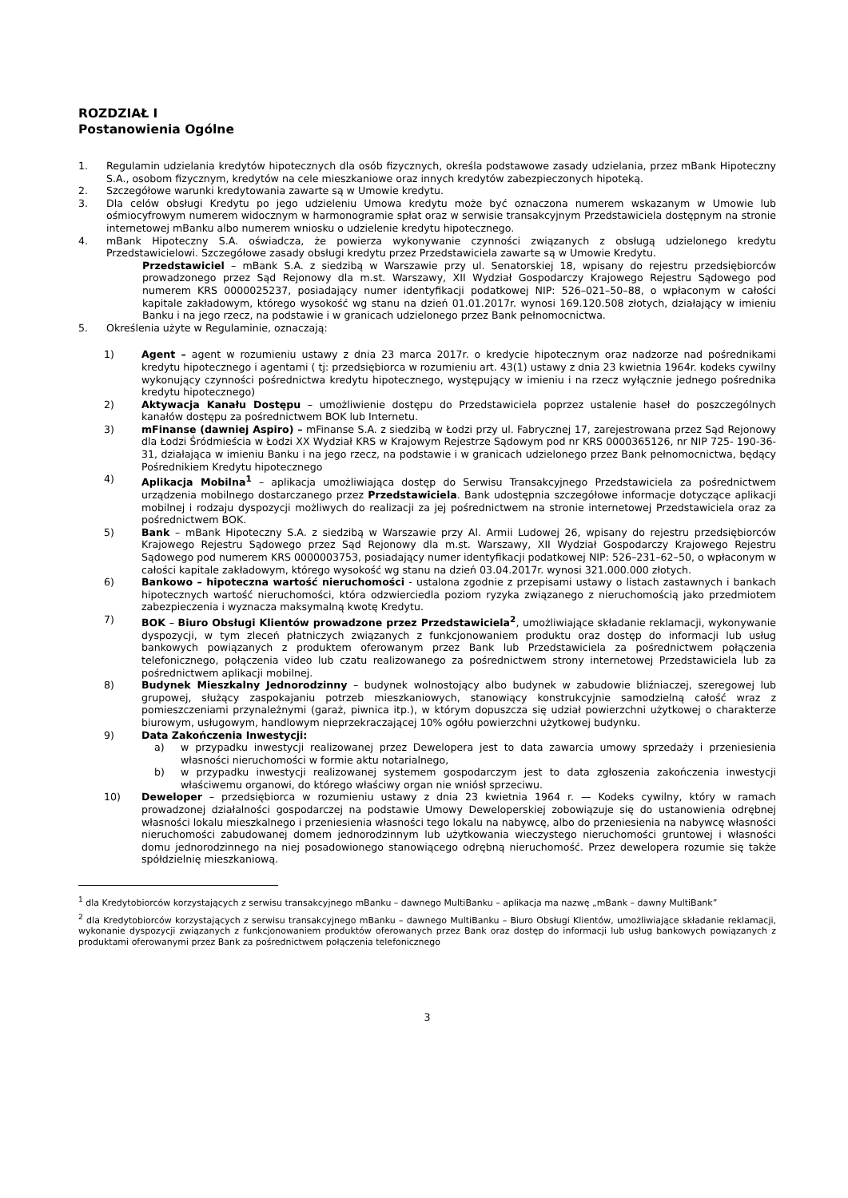ROZDZIAŁ I
Postanowienia Ogólne
1. Regulamin udzielania kredytów hipotecznych dla osób fizycznych, określa podstawowe zasady udzielania, przez mBank Hipoteczny S.A., osobom fizycznym, kredytów na cele mieszkaniowe oraz innych kredytów zabezpieczonych hipoteką.
2. Szczegółowe warunki kredytowania zawarte są w Umowie kredytu.
3. Dla celów obsługi Kredytu po jego udzieleniu Umowa kredytu może być oznaczona numerem wskazanym w Umowie lub ośmiocyfrowym numerem widocznym w harmonogramie spłat oraz w serwisie transakcyjnym Przedstawiciela dostępnym na stronie internetowej mBanku albo numerem wniosku o udzielenie kredytu hipotecznego.
4. mBank Hipoteczny S.A. oświadcza, że powierza wykonywanie czynności związanych z obsługą udzielonego kredytu Przedstawicielowi. Szczegółowe zasady obsługi kredytu przez Przedstawiciela zawarte są w Umowie Kredytu.
Przedstawiciel – mBank S.A. z siedzibą w Warszawie przy ul. Senatorskiej 18, wpisany do rejestru przedsiębiorców prowadzonego przez Sąd Rejonowy dla m.st. Warszawy, XII Wydział Gospodarczy Krajowego Rejestru Sądowego pod numerem KRS 0000025237, posiadający numer identyfikacji podatkowej NIP: 526–021–50–88, o wpłaconym w całości kapitale zakładowym, którego wysokość wg stanu na dzień 01.01.2017r. wynosi 169.120.508 złotych, działający w imieniu Banku i na jego rzecz, na podstawie i w granicach udzielonego przez Bank pełnomocnictwa.
5. Określenia użyte w Regulaminie, oznaczają:
1) Agent – agent w rozumieniu ustawy z dnia 23 marca 2017r. o kredycie hipotecznym oraz nadzorze nad pośrednikami kredytu hipotecznego i agentami ( tj: przedsiębiorca w rozumieniu art. 43(1) ustawy z dnia 23 kwietnia 1964r. kodeks cywilny wykonujący czynności pośrednictwa kredytu hipotecznego, występujący w imieniu i na rzecz wyłącznie jednego pośrednika kredytu hipotecznego)
2) Aktywacja Kanału Dostępu – umożliwienie dostępu do Przedstawiciela poprzez ustalenie haseł do poszczególnych kanałów dostępu za pośrednictwem BOK lub Internetu.
3) mFinanse (dawniej Aspiro) – mFinanse S.A. z siedzibą w Łodzi przy ul. Fabrycznej 17, zarejestrowana przez Sąd Rejonowy dla Łodzi Śródmieścia w Łodzi XX Wydział KRS w Krajowym Rejestrze Sądowym pod nr KRS 0000365126, nr NIP 725- 190-36-31, działająca w imieniu Banku i na jego rzecz, na podstawie i w granicach udzielonego przez Bank pełnomocnictwa, będący Pośrednikiem Kredytu hipotecznego
4) Aplikacja Mobilna<sup>1</sup> – aplikacja umożliwiająca dostęp do Serwisu Transakcyjnego Przedstawiciela za pośrednictwem urządzenia mobilnego dostarczanego przez Przedstawiciela. Bank udostępnia szczegółowe informacje dotyczące aplikacji mobilnej i rodzaju dyspozycji możliwych do realizacji za jej pośrednictwem na stronie internetowej Przedstawiciela oraz za pośrednictwem BOK.
5) Bank – mBank Hipoteczny S.A. z siedzibą w Warszawie przy Al. Armii Ludowej 26, wpisany do rejestru przedsiębiorców Krajowego Rejestru Sądowego przez Sąd Rejonowy dla m.st. Warszawy, XII Wydział Gospodarczy Krajowego Rejestru Sądowego pod numerem KRS 0000003753, posiadający numer identyfikacji podatkowej NIP: 526–231–62–50, o wpłaconym w całości kapitale zakładowym, którego wysokość wg stanu na dzień 03.04.2017r. wynosi 321.000.000 złotych.
6) Bankowo – hipoteczna wartość nieruchomości - ustalona zgodnie z przepisami ustawy o listach zastawnych i bankach hipotecznych wartość nieruchomości, która odzwierciedla poziom ryzyka związanego z nieruchomością jako przedmiotem zabezpieczenia i wyznacza maksymalną kwotę Kredytu.
7) BOK – Biuro Obsługi Klientów prowadzone przez Przedstawiciela<sup>2</sup>, umożliwiające składanie reklamacji, wykonywanie dyspozycji, w tym zleceń płatniczych związanych z funkcjonowaniem produktu oraz dostęp do informacji lub usług bankowych powiązanych z produktem oferowanym przez Bank lub Przedstawiciela za pośrednictwem połączenia telefonicznego, połączenia video lub czatu realizowanego za pośrednictwem strony internetowej Przedstawiciela lub za pośrednictwem aplikacji mobilnej.
8) Budynek Mieszkalny Jednorodzinny – budynek wolnostojący albo budynek w zabudowie bliźniaczej, szeregowej lub grupowej, służący zaspokajaniu potrzeb mieszkaniowych, stanowiący konstrukcyjnie samodzielną całość wraz z pomieszczeniami przynależnymi (garaż, piwnica itp.), w którym dopuszcza się udział powierzchni użytkowej o charakterze biurowym, usługowym, handlowym nieprzekraczającej 10% ogółu powierzchni użytkowej budynku.
9) Data Zakończenia Inwestycji:
a) w przypadku inwestycji realizowanej przez Dewelopera jest to data zawarcia umowy sprzedaży i przeniesienia własności nieruchomości w formie aktu notarialnego,
b) w przypadku inwestycji realizowanej systemem gospodarczym jest to data zgłoszenia zakończenia inwestycji właściwemu organowi, do którego właściwy organ nie wniósł sprzeciwu.
10) Deweloper – przedsiębiorca w rozumieniu ustawy z dnia 23 kwietnia 1964 r. — Kodeks cywilny, który w ramach prowadzonej działalności gospodarczej na podstawie Umowy Deweloperskiej zobowiązuje się do ustanowienia odrębnej własności lokalu mieszkalnego i przeniesienia własności tego lokalu na nabywcę, albo do przeniesienia na nabywcę własności nieruchomości zabudowanej domem jednorodzinnym lub użytkowania wieczystego nieruchomości gruntowej i własności domu jednorodzinnego na niej posadowionego stanowiącego odrębną nieruchomość. Przez dewelopera rozumie się także spółdzielnię mieszkaniową.
<sup>1</sup> dla Kredytobiorców korzystających z serwisu transakcyjnego mBanku – dawnego MultiBanku – aplikacja ma nazwę „mBank – dawny MultiBank”
<sup>2</sup> dla Kredytobiorców korzystających z serwisu transakcyjnego mBanku – dawnego MultiBanku – Biuro Obsługi Klientów, umożliwiające składanie reklamacji, wykonanie dyspozycji związanych z funkcjonowaniem produktów oferowanych przez Bank oraz dostęp do informacji lub usług bankowych powiązanych z produktami oferowanymi przez Bank za pośrednictwem połączenia telefonicznego
3